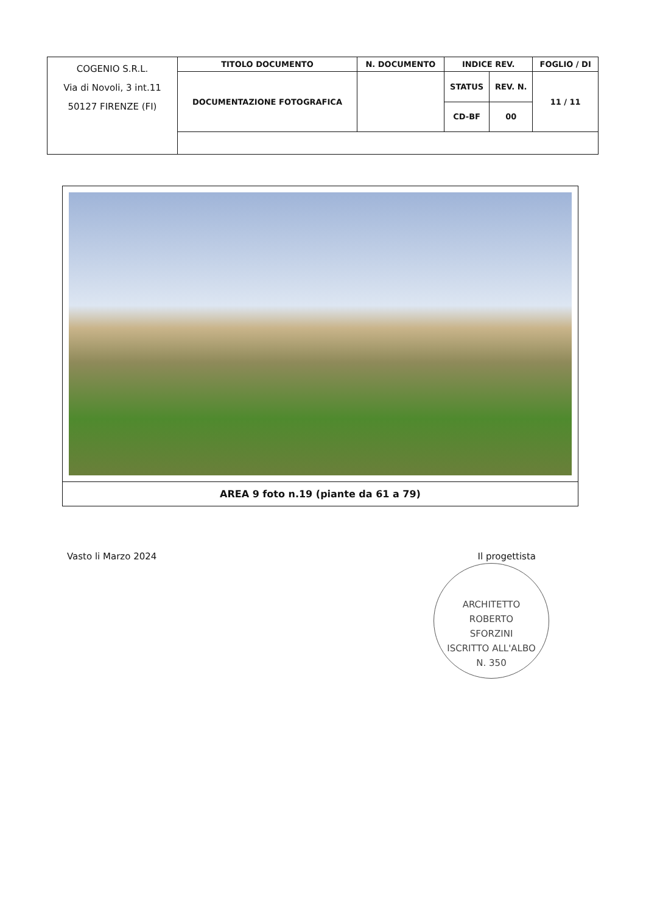| COGENIO S.R.L. Via di Novoli, 3 int.11 50127 FIRENZE (FI) | TITOLO DOCUMENTO | N. DOCUMENTO | INDICE REV. | | FOGLIO / DI |
| | DOCUMENTAZIONE FOTOGRAFICA | | STATUS | REV. N. | 11 / 11 |
| | | | CD-BF | 00 | |
AREA 9 foto n.19 (piante da 61 a 79)
Vasto li Marzo 2024 Il progettista
ARCHITETTO
ROBERTO
SFORZINI
ISCRITTO ALL'ALBO
N. 350